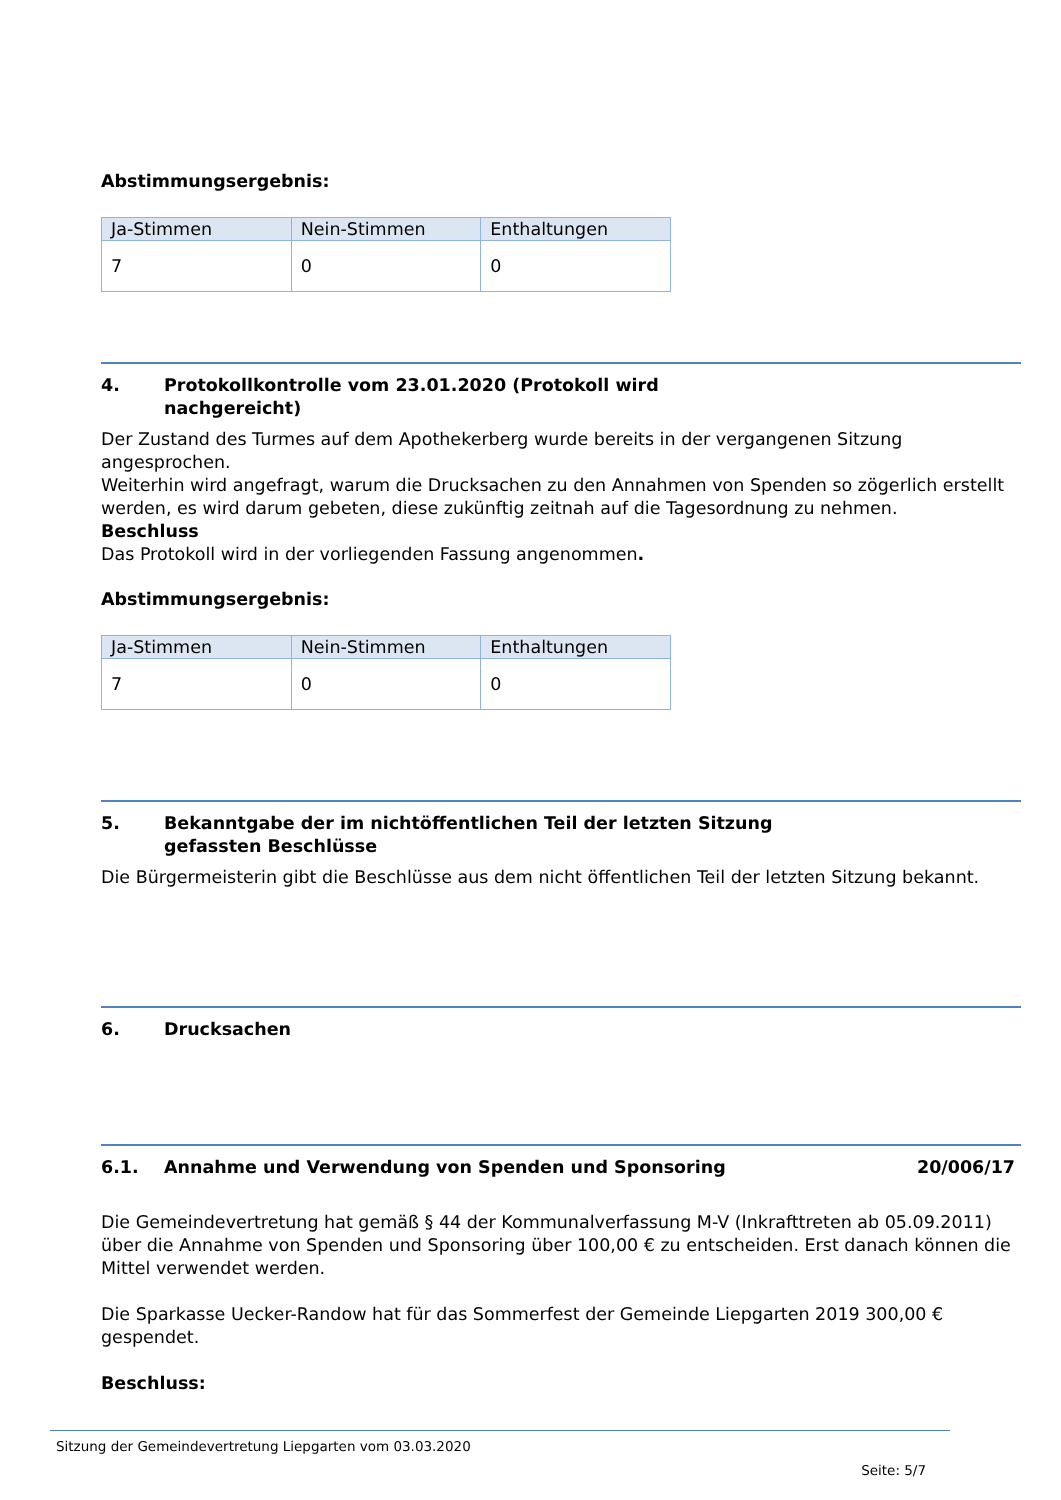Abstimmungsergebnis:
| Ja-Stimmen | Nein-Stimmen | Enthaltungen |
| 7 | 0 | 0 |
4. Protokollkontrolle vom 23.01.2020 (Protokoll wird
nachgereicht)
Der Zustand des Turmes auf dem Apothekerberg wurde bereits in der vergangenen Sitzung angesprochen.
Weiterhin wird angefragt, warum die Drucksachen zu den Annahmen von Spenden so zögerlich erstellt werden, es wird darum gebeten, diese zukünftig zeitnah auf die Tagesordnung zu nehmen.
Beschluss
Das Protokoll wird in der vorliegenden Fassung angenommen.
Abstimmungsergebnis:
| Ja-Stimmen | Nein-Stimmen | Enthaltungen |
| 7 | 0 | 0 |
5. Bekanntgabe der im nichtöffentlichen Teil der letzten Sitzung
gefassten Beschlüsse
Die Bürgermeisterin gibt die Beschlüsse aus dem nicht öffentlichen Teil der letzten Sitzung bekannt.
6. Drucksachen
6.1. Annahme und Verwendung von Spenden und Sponsoring 20/006/17
Die Gemeindevertretung hat gemäß § 44 der Kommunalverfassung M-V (Inkrafttreten ab 05.09.2011) über die Annahme von Spenden und Sponsoring über 100,00 € zu entscheiden. Erst danach können die Mittel verwendet werden.
Die Sparkasse Uecker-Randow hat für das Sommerfest der Gemeinde Liepgarten 2019 300,00 € gespendet.
Beschluss:
Sitzung der Gemeindevertretung Liepgarten vom 03.03.2020
Seite: 5/7